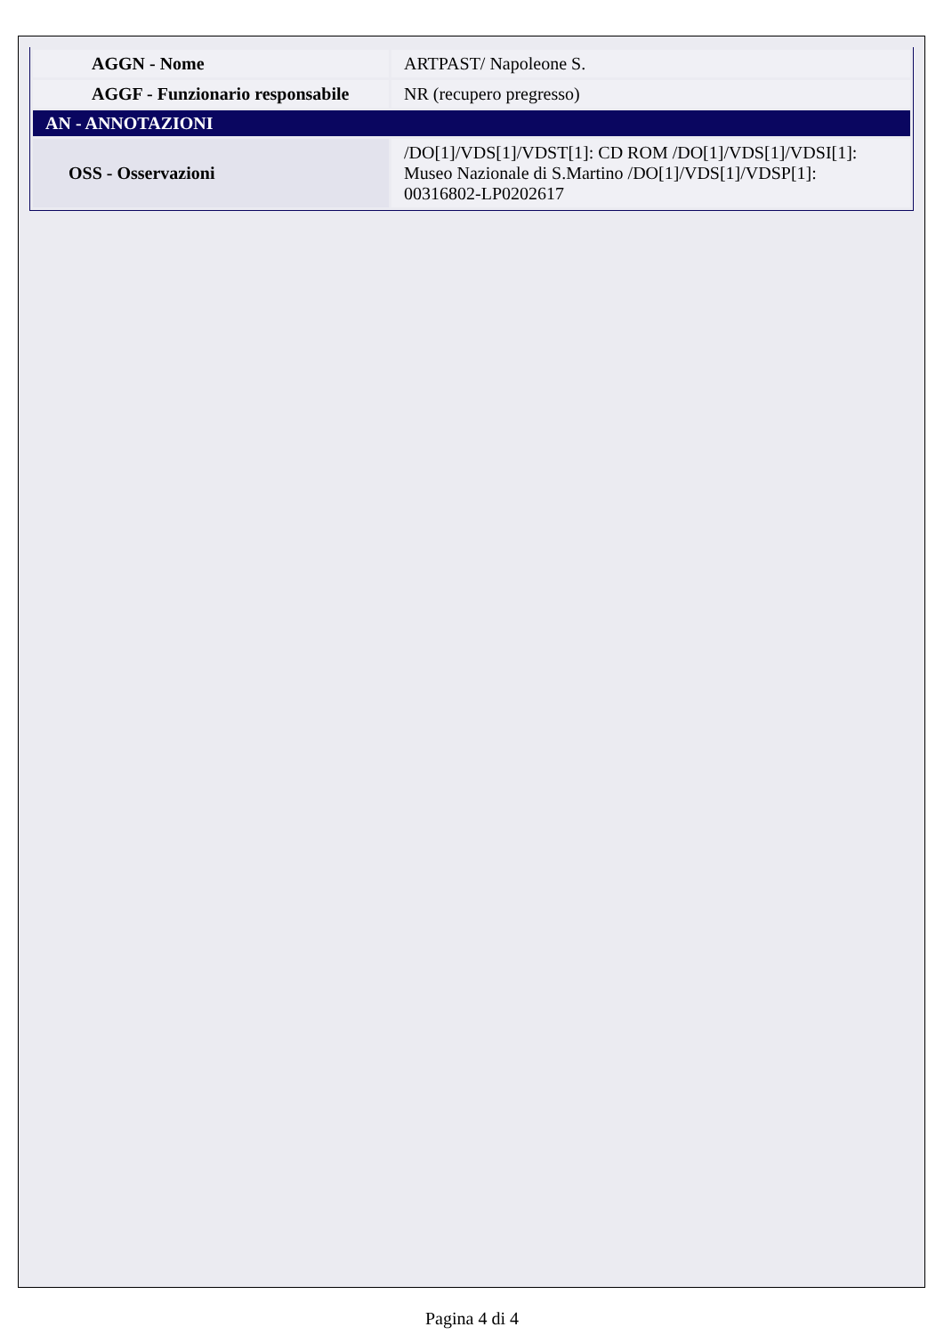| AGGN - Nome | ARTPAST/ Napoleone S. |
| AGGF - Funzionario responsabile | NR (recupero pregresso) |
| AN - ANNOTAZIONI | |
| OSS - Osservazioni | /DO[1]/VDS[1]/VDST[1]: CD ROM /DO[1]/VDS[1]/VDSI[1]: Museo Nazionale di S.Martino /DO[1]/VDS[1]/VDSP[1]: 00316802-LP0202617 |
Pagina 4 di 4